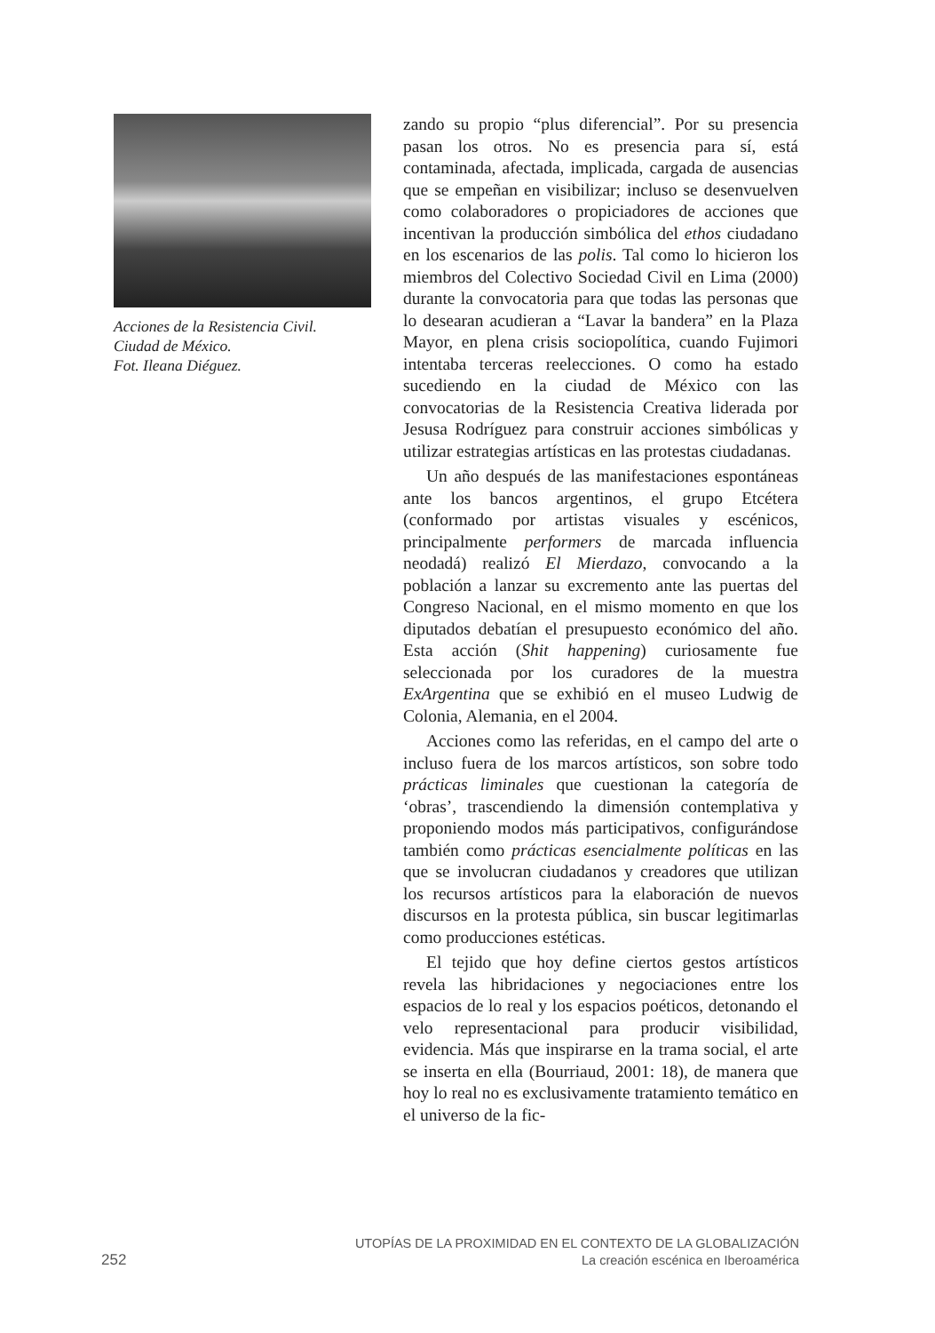Acciones de la Resistencia Civil.
Ciudad de México.
Fot. Ileana Diéguez.
zando su propio “plus diferencial”. Por su presencia pasan los otros. No es presencia para sí, está contaminada, afectada, implicada, cargada de ausencias que se empeñan en visibilizar; incluso se desenvuelven como colaboradores o propiciadores de acciones que incentivan la producción simbólica del ethos ciudadano en los escenarios de las polis. Tal como lo hicieron los miembros del Colectivo Sociedad Civil en Lima (2000) durante la convocatoria para que todas las personas que lo desearan acudieran a “Lavar la bandera” en la Plaza Mayor, en plena crisis sociopolítica, cuando Fujimori intentaba terceras reelecciones. O como ha estado sucediendo en la ciudad de México con las convocatorias de la Resistencia Creativa liderada por Jesusa Rodríguez para construir acciones simbólicas y utilizar estrategias artísticas en las protestas ciudadanas.
Un año después de las manifestaciones espontáneas ante los bancos argentinos, el grupo Etcétera (conformado por artistas visuales y escénicos, principalmente performers de marcada influencia neodadá) realizó El Mierdazo, convocando a la población a lanzar su excremento ante las puertas del Congreso Nacional, en el mismo momento en que los diputados debatían el presupuesto económico del año. Esta acción (Shit happening) curiosamente fue seleccionada por los curadores de la muestra ExArgentina que se exhibió en el museo Ludwig de Colonia, Alemania, en el 2004.
Acciones como las referidas, en el campo del arte o incluso fuera de los marcos artísticos, son sobre todo prácticas liminales que cuestionan la categoría de ‘obras’, trascendiendo la dimensión contemplativa y proponiendo modos más participativos, configurándose también como prácticas esencialmente políticas en las que se involucran ciudadanos y creadores que utilizan los recursos artísticos para la elaboración de nuevos discursos en la protesta pública, sin buscar legitimarlas como producciones estéticas.
El tejido que hoy define ciertos gestos artísticos revela las hibridaciones y negociaciones entre los espacios de lo real y los espacios poéticos, detonando el velo representacional para producir visibilidad, evidencia. Más que inspirarse en la trama social, el arte se inserta en ella (Bourriaud, 2001: 18), de manera que hoy lo real no es exclusivamente tratamiento temático en el universo de la fic-
252
UTOPÍAS DE LA PROXIMIDAD EN EL CONTEXTO DE LA GLOBALIZACIÓN
La creación escénica en Iberoamérica